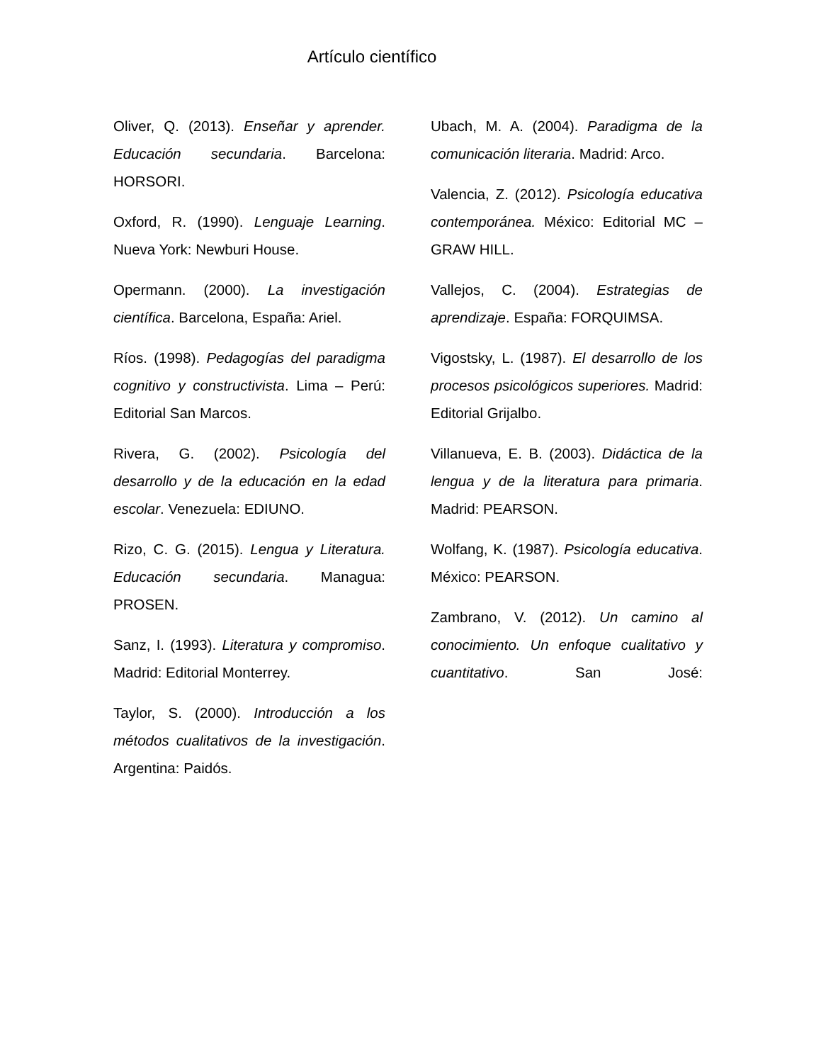Artículo científico
Oliver, Q. (2013). Enseñar y aprender. Educación secundaria. Barcelona: HORSORI.
Oxford, R. (1990). Lenguaje Learning. Nueva York: Newburi House.
Opermann. (2000). La investigación científica. Barcelona, España: Ariel.
Ríos. (1998). Pedagogías del paradigma cognitivo y constructivista. Lima – Perú: Editorial San Marcos.
Rivera, G. (2002). Psicología del desarrollo y de la educación en la edad escolar. Venezuela: EDIUNO.
Rizo, C. G. (2015). Lengua y Literatura. Educación secundaria. Managua: PROSEN.
Sanz, I. (1993). Literatura y compromiso. Madrid: Editorial Monterrey.
Taylor, S. (2000). Introducción a los métodos cualitativos de la investigación. Argentina: Paidós.
Ubach, M. A. (2004). Paradigma de la comunicación literaria. Madrid: Arco.
Valencia, Z. (2012). Psicología educativa contemporánea. México: Editorial MC – GRAW HILL.
Vallejos, C. (2004). Estrategias de aprendizaje. España: FORQUIMSA.
Vigostsky, L. (1987). El desarrollo de los procesos psicológicos superiores. Madrid: Editorial Grijalbo.
Villanueva, E. B. (2003). Didáctica de la lengua y de la literatura para primaria. Madrid: PEARSON.
Wolfang, K. (1987). Psicología educativa. México: PEARSON.
Zambrano, V. (2012). Un camino al conocimiento. Un enfoque cualitativo y cuantitativo. San José: